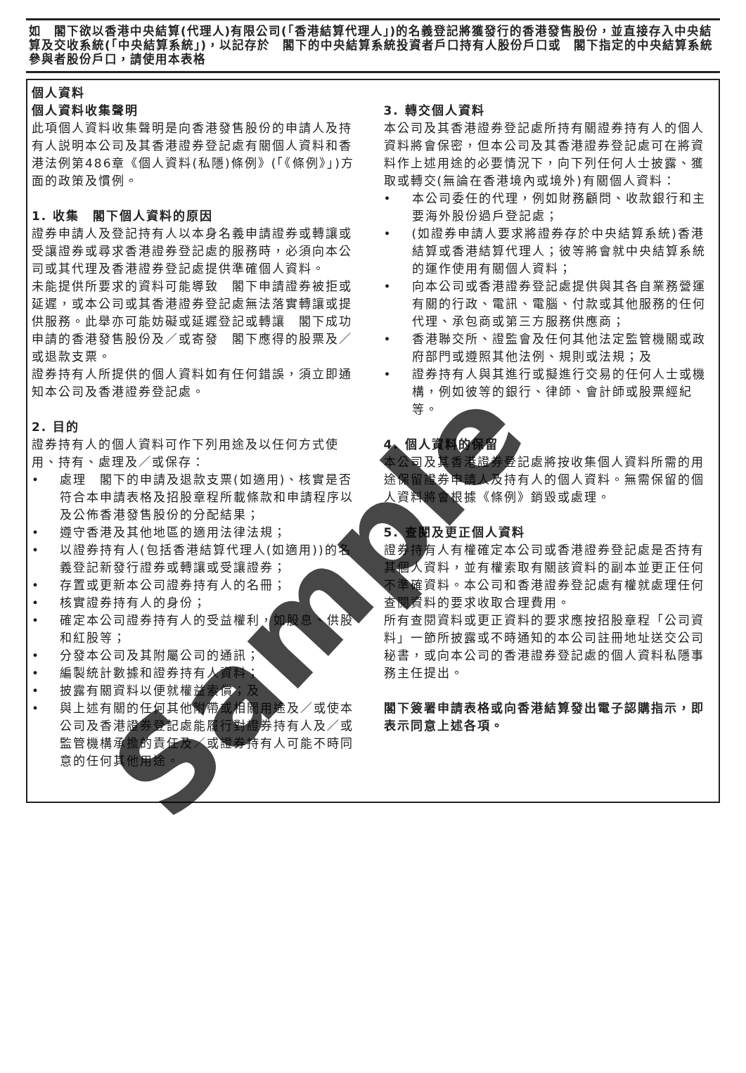如　閣下欲以香港中央結算(代理人)有限公司(「香港結算代理人」)的名義登記將獲發行的香港發售股份，並直接存入中央結算及交收系統(「中央結算系統」)，以記存於　閣下的中央結算系統投資者戶口持有人股份戶口或　閣下指定的中央結算系統參與者股份戶口，請使用本表格
個人資料
個人資料收集聲明
此項個人資料收集聲明是向香港發售股份的申請人及持有人説明本公司及其香港證券登記處有關個人資料和香港法例第486章《個人資料(私隱)條例》(「《條例》」)方面的政策及慣例。
1. 收集　閣下個人資料的原因
證券申請人及登記持有人以本身名義申請證券或轉讓或受讓證券或尋求香港證券登記處的服務時，必須向本公司或其代理及香港證券登記處提供準確個人資料。
未能提供所要求的資料可能導致　閣下申請證券被拒或延遲，或本公司或其香港證券登記處無法落實轉讓或提供服務。此舉亦可能妨礙或延遲登記或轉讓　閣下成功申請的香港發售股份及／或寄發　閣下應得的股票及／或退款支票。
證券持有人所提供的個人資料如有任何錯誤，須立即通知本公司及香港證券登記處。
2. 目的
證券持有人的個人資料可作下列用途及以任何方式使用、持有、處理及／或保存：
• 處理　閣下的申請及退款支票(如適用)、核實是否符合本申請表格及招股章程所載條款和申請程序以及公佈香港發售股份的分配結果；
• 遵守香港及其他地區的適用法律法規；
• 以證券持有人(包括香港結算代理人(如適用))的名義登記新發行證券或轉讓或受讓證券；
• 存置或更新本公司證券持有人的名冊；
• 核實證券持有人的身份；
• 確定本公司證券持有人的受益權利，如股息、供股和紅股等；
• 分發本公司及其附屬公司的通訊；
• 編製統計數據和證券持有人資料；
• 披露有關資料以便就權益索償；及
• 與上述有關的任何其他附帶或相關用途及／或使本公司及香港證券登記處能履行對證券持有人及／或監管機構承擔的責任及／或證券持有人可能不時同意的任何其他用途。
3. 轉交個人資料
本公司及其香港證券登記處所持有關證券持有人的個人資料將會保密，但本公司及其香港證券登記處可在將資料作上述用途的必要情況下，向下列任何人士披露、獲取或轉交(無論在香港境內或境外)有關個人資料：
• 本公司委任的代理，例如財務顧問、收款銀行和主要海外股份過戶登記處；
• (如證券申請人要求將證券存於中央結算系統)香港結算或香港結算代理人；彼等將會就中央結算系統的運作使用有關個人資料；
• 向本公司或香港證券登記處提供與其各自業務營運有關的行政、電訊、電腦、付款或其他服務的任何代理、承包商或第三方服務供應商；
• 香港聯交所、證監會及任何其他法定監管機關或政府部門或遵照其他法例、規則或法規；及
• 證券持有人與其進行或擬進行交易的任何人士或機構，例如彼等的銀行、律師、會計師或股票經紀等。
4. 個人資料的保留
本公司及其香港證券登記處將按收集個人資料所需的用途保留證券申請人及持有人的個人資料。無需保留的個人資料將會根據《條例》銷毀或處理。
5. 查閱及更正個人資料
證券持有人有權確定本公司或香港證券登記處是否持有其個人資料，並有權索取有關該資料的副本並更正任何不準確資料。本公司和香港證券登記處有權就處理任何查閱資料的要求收取合理費用。
所有查閱資料或更正資料的要求應按招股章程「公司資料」一節所披露或不時通知的本公司註冊地址送交公司秘書，或向本公司的香港證券登記處的個人資料私隱事務主任提出。
閣下簽署申請表格或向香港結算發出電子認購指示，即表示同意上述各項。
Sample